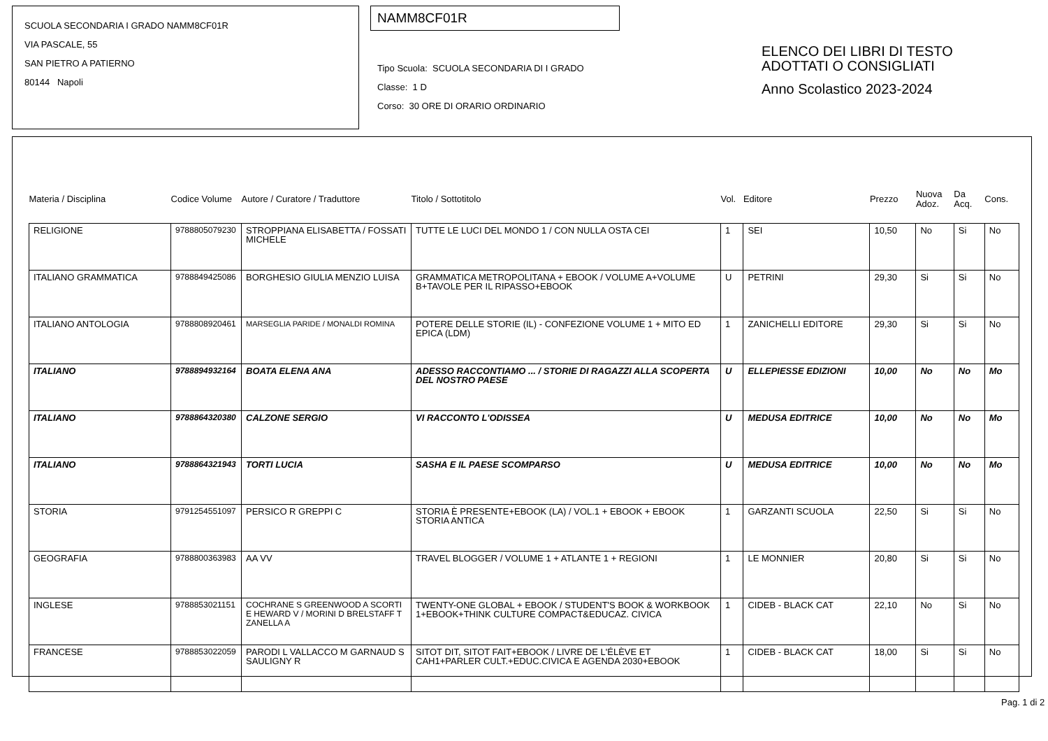SCUOLA SECONDARIA I GRADO NAMM8CF01R
VIA PASCALE, 55
SAN PIETRO A PATIERNO
80144 Napoli
NAMM8CF01R
Tipo Scuola: SCUOLA SECONDARIA DI I GRADO
Classe: 1 D
Corso: 30 ORE DI ORARIO ORDINARIO
ELENCO DEI LIBRI DI TESTO
ADOTTATI O CONSIGLIATI
Anno Scolastico 2023-2024
| Materia / Disciplina | Codice Volume | Autore / Curatore / Traduttore | Titolo / Sottotitolo | Vol. | Editore | Prezzo | Nuova Adoz. | Da Acq. | Cons. |
| --- | --- | --- | --- | --- | --- | --- | --- | --- | --- |
| RELIGIONE | 9788805079230 | STROPPIANA ELISABETTA / FOSSATI MICHELE | TUTTE LE LUCI DEL MONDO 1 / CON NULLA OSTA CEI | 1 | SEI | 10,50 | No | Si | No |
| ITALIANO GRAMMATICA | 9788849425086 | BORGHESIO GIULIA MENZIO LUISA | GRAMMATICA METROPOLITANA + EBOOK / VOLUME A+VOLUME B+TAVOLE PER IL RIPASSO+EBOOK | U | PETRINI | 29,30 | Si | Si | No |
| ITALIANO ANTOLOGIA | 9788808920461 | MARSEGLIA PARIDE / MONALDI ROMINA | POTERE DELLE STORIE (IL) - CONFEZIONE VOLUME 1 + MITO ED EPICA (LDM) | 1 | ZANICHELLI EDITORE | 29,30 | Si | Si | No |
| ITALIANO | 9788894932164 | BOATA ELENA ANA | ADESSO RACCONTIAMO ... / STORIE DI RAGAZZI ALLA SCOPERTA DEL NOSTRO PAESE | U | ELLEPIESSE EDIZIONI | 10,00 | No | No | Mo |
| ITALIANO | 9788864320380 | CALZONE SERGIO | VI RACCONTO L'ODISSEA | U | MEDUSA EDITRICE | 10,00 | No | No | Mo |
| ITALIANO | 9788864321943 | TORTI LUCIA | SASHA E IL PAESE SCOMPARSO | U | MEDUSA EDITRICE | 10,00 | No | No | Mo |
| STORIA | 9791254551097 | PERSICO R GREPPI C | STORIA È PRESENTE+EBOOK (LA) / VOL.1 + EBOOK + EBOOK STORIA ANTICA | 1 | GARZANTI SCUOLA | 22,50 | Si | Si | No |
| GEOGRAFIA | 9788800363983 | AA VV | TRAVEL BLOGGER / VOLUME 1 + ATLANTE 1 + REGIONI | 1 | LE MONNIER | 20,80 | Si | Si | No |
| INGLESE | 9788853021151 | COCHRANE S GREENWOOD A SCORTI E HEWARD V / MORINI D BRELSTAFF T ZANELLA A | TWENTY-ONE GLOBAL + EBOOK / STUDENT'S BOOK & WORKBOOK 1+EBOOK+THINK CULTURE COMPACT&EDUCAZ. CIVICA | 1 | CIDEB - BLACK CAT | 22,10 | No | Si | No |
| FRANCESE | 9788853022059 | PARODI L VALLACCO M GARNAUD S SAULIGNY R | SITOT DIT, SITOT FAIT+EBOOK / LIVRE DE L'ÉLÈVE ET CAH1+PARLER CULT.+EDUC.CIVICA E AGENDA 2030+EBOOK | 1 | CIDEB - BLACK CAT | 18,00 | Si | Si | No |
Pag. 1 di 2